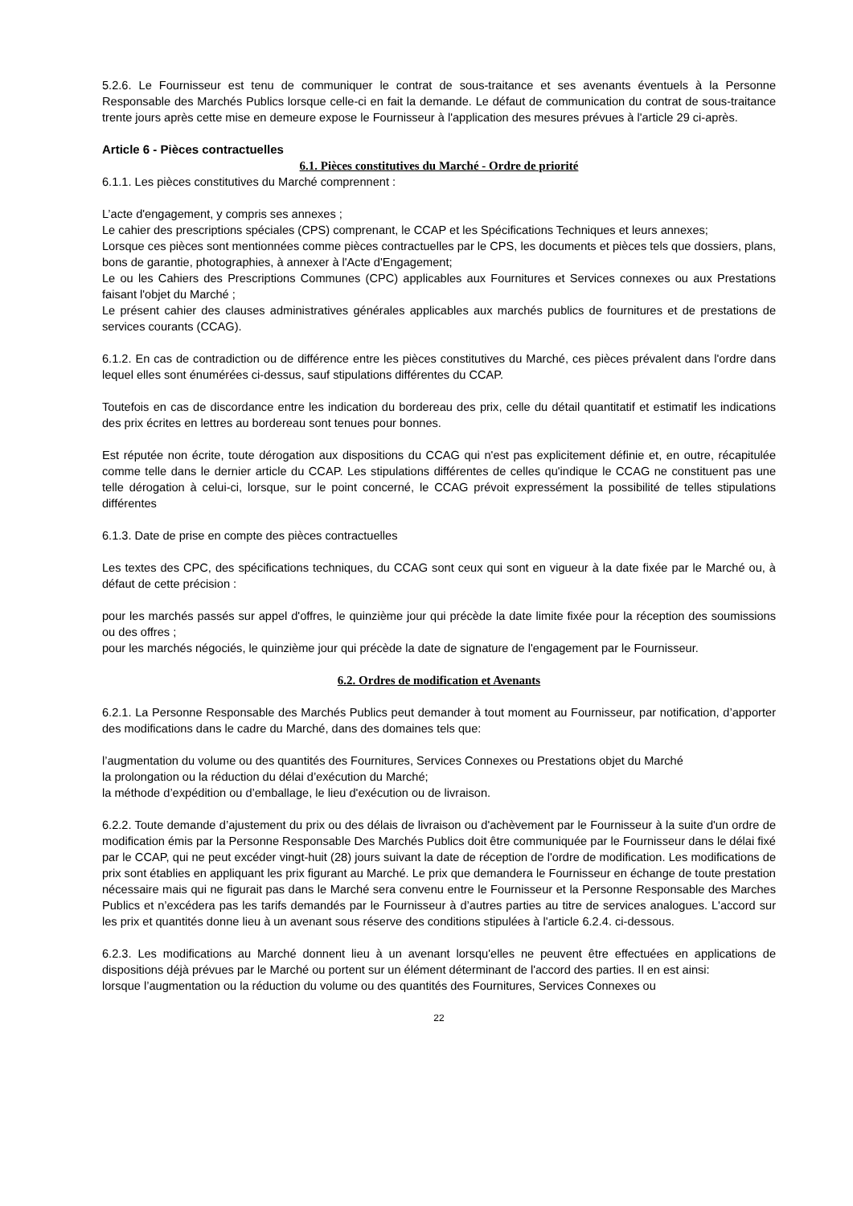5.2.6. Le Fournisseur est tenu de communiquer le contrat de sous-traitance et ses avenants éventuels à la Personne Responsable des Marchés Publics lorsque celle-ci en fait la demande. Le défaut de communication du contrat de sous-traitance trente jours après cette mise en demeure expose le Fournisseur à l'application des mesures prévues à l'article 29 ci-après.
Article 6 - Pièces contractuelles
6.1. Pièces constitutives du Marché - Ordre de priorité
6.1.1. Les pièces constitutives du Marché comprennent :
L’acte d'engagement, y compris ses annexes ;
Le cahier des prescriptions spéciales (CPS) comprenant, le CCAP et les Spécifications Techniques et leurs annexes;
Lorsque ces pièces sont mentionnées comme pièces contractuelles par le CPS, les documents et pièces tels que dossiers, plans, bons de garantie, photographies, à annexer à l'Acte d'Engagement;
Le ou les Cahiers des Prescriptions Communes (CPC) applicables aux Fournitures et Services connexes ou aux Prestations faisant l'objet du Marché ;
Le présent cahier des clauses administratives générales applicables aux marchés publics de fournitures et de prestations de services courants (CCAG).
6.1.2. En cas de contradiction ou de différence entre les pièces constitutives du Marché, ces pièces prévalent dans l'ordre dans lequel elles sont énumérées ci-dessus, sauf stipulations différentes du CCAP.
Toutefois en cas de discordance entre les indication du bordereau des prix, celle du détail quantitatif et estimatif les indications des prix écrites en lettres au bordereau sont tenues pour bonnes.
Est réputée non écrite, toute dérogation aux dispositions du CCAG qui n'est pas explicitement définie et, en outre, récapitulée comme telle dans le dernier article du CCAP. Les stipulations différentes de celles qu'indique le CCAG ne constituent pas une telle dérogation à celui-ci, lorsque, sur le point concerné, le CCAG prévoit expressément la possibilité de telles stipulations différentes
6.1.3. Date de prise en compte des pièces contractuelles
Les textes des CPC, des spécifications techniques, du CCAG sont ceux qui sont en vigueur à la date fixée par le Marché ou, à défaut de cette précision :
pour les marchés passés sur appel d'offres, le quinzième jour qui précède la date limite fixée pour la réception des soumissions ou des offres ;
pour les marchés négociés, le quinzième jour qui précède la date de signature de l'engagement par le Fournisseur.
6.2. Ordres de modification et Avenants
6.2.1. La Personne Responsable des Marchés Publics peut demander à tout moment au Fournisseur, par notification, d’apporter des modifications dans le cadre du Marché, dans des domaines tels que:
l’augmentation du volume ou des quantités des Fournitures, Services Connexes ou Prestations objet du Marché
la prolongation ou la réduction du délai d’exécution du Marché;
la méthode d’expédition ou d’emballage, le lieu d'exécution ou de livraison.
6.2.2. Toute demande d’ajustement du prix ou des délais de livraison ou d'achèvement par le Fournisseur à la suite d'un ordre de modification émis par la Personne Responsable Des Marchés Publics doit être communiquée par le Fournisseur dans le délai fixé par le CCAP, qui ne peut excéder vingt-huit (28) jours suivant la date de réception de l'ordre de modification. Les modifications de prix sont établies en appliquant les prix figurant au Marché. Le prix que demandera le Fournisseur en échange de toute prestation nécessaire mais qui ne figurait pas dans le Marché sera convenu entre le Fournisseur et la Personne Responsable des Marches Publics et n’excédera pas les tarifs demandés par le Fournisseur à d’autres parties au titre de services analogues. L'accord sur les prix et quantités donne lieu à un avenant sous réserve des conditions stipulées à l'article 6.2.4. ci-dessous.
6.2.3. Les modifications au Marché donnent lieu à un avenant lorsqu'elles ne peuvent être effectuées en applications de dispositions déjà prévues par le Marché ou portent sur un élément déterminant de l'accord des parties. Il en est ainsi:
lorsque l’augmentation ou la réduction du volume ou des quantités des Fournitures, Services Connexes ou
22